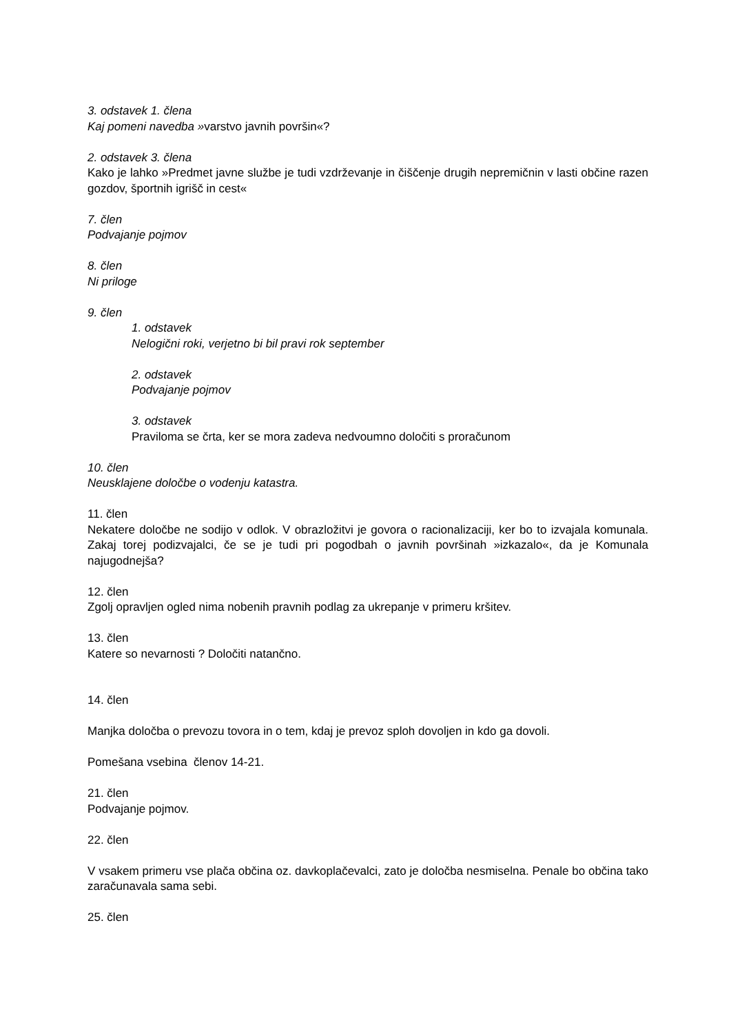3. odstavek 1. člena
Kaj pomeni navedba »varstvo javnih površin«?
2. odstavek 3. člena
Kako je lahko »Predmet javne službe je tudi vzdrževanje in čiščenje drugih nepremičnin v lasti občine razen gozdov, športnih igrišč in cest«
7. člen
Podvajanje pojmov
8. člen
Ni priloge
9. člen
1. odstavek
Nelogični roki, verjetno bi bil pravi rok september
2. odstavek
Podvajanje pojmov
3. odstavek
Praviloma se črta, ker se mora zadeva nedvoumno določiti s proračunom
10. člen
Neusklajene določbe o vodenju katastra.
11. člen
Nekatere določbe ne sodijo v odlok. V obrazložitvi je govora o racionalizaciji, ker bo to izvajala komunala. Zakaj torej podizvajalci, če se je tudi pri pogodbah o javnih površinah »izkazalo«, da je Komunala najugodnejša?
12. člen
Zgolj opravljen ogled nima nobenih pravnih podlag za ukrepanje v primeru kršitev.
13. člen
Katere so nevarnosti ? Določiti natančno.
14. člen
Manjka določba o prevozu tovora in o tem, kdaj je prevoz sploh dovoljen in kdo ga dovoli.
Pomešana vsebina členov 14-21.
21. člen
Podvajanje pojmov.
22. člen
V vsakem primeru vse plača občina oz. davkoplačevalci, zato je določba nesmiselna. Penale bo občina tako zaračunavala sama sebi.
25. člen